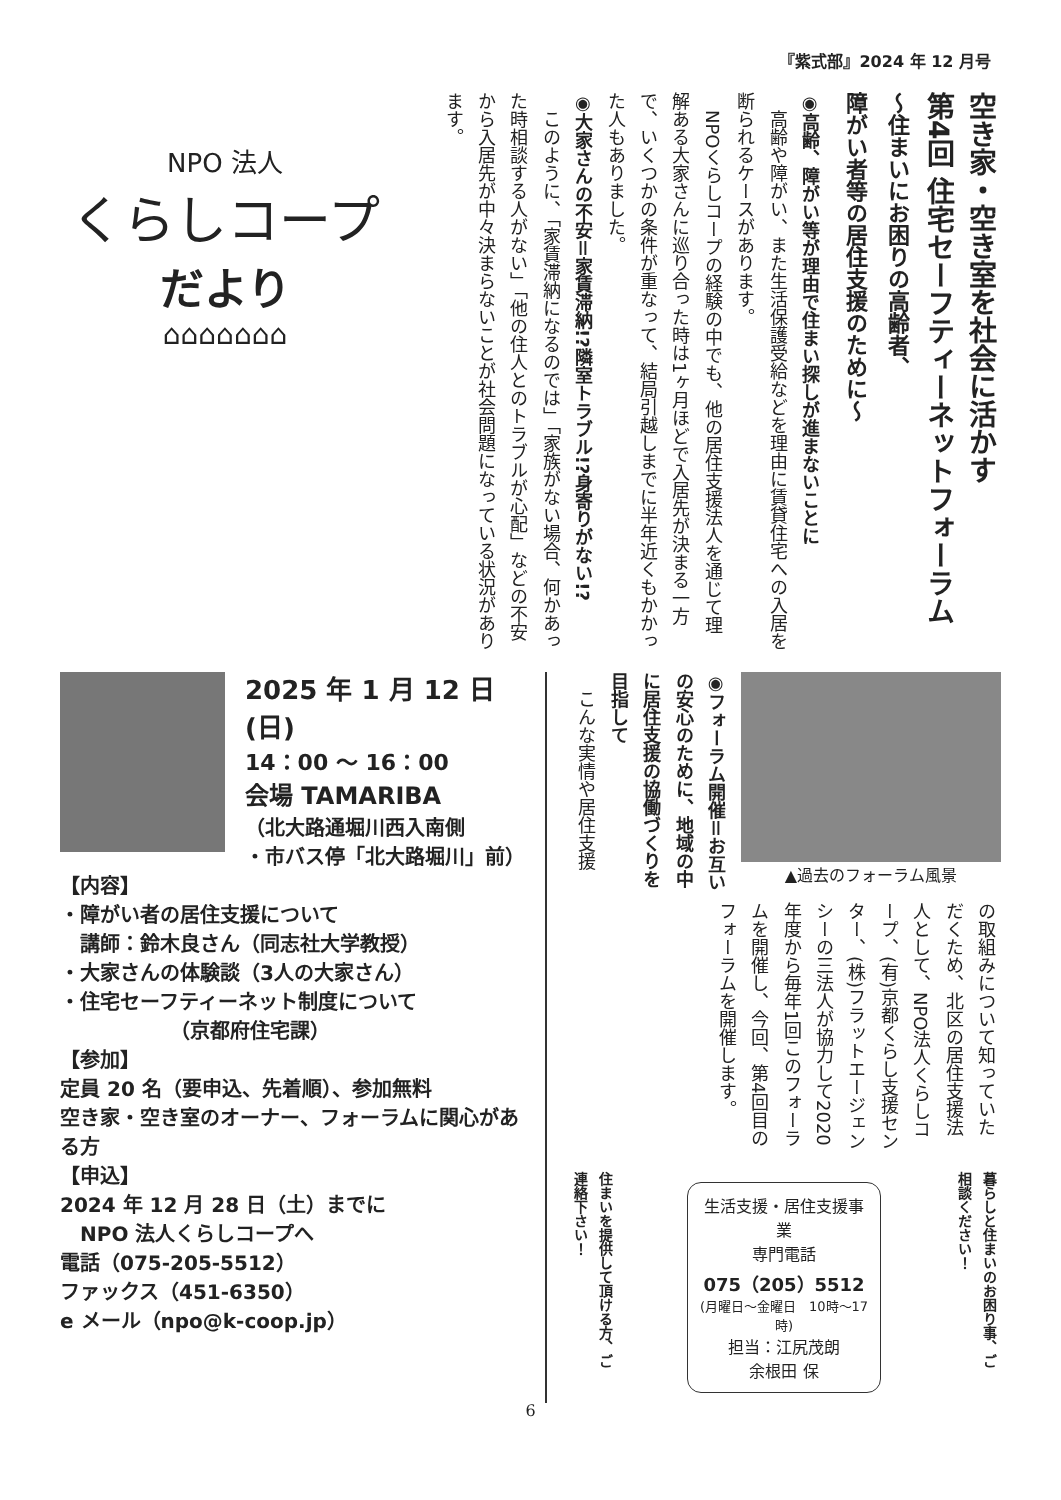『紫式部』2024 年 12 月号
空き家・空き室を社会に活かす
第4回 住宅セーフティーネットフォーラム
～住まいにお困りの高齢者、
障がい者等の居住支援のために～
◉高齢、障がい等が理由で住まい探しが進まないことに
　高齢や障がい、また生活保護受給などを理由に賃貸住宅への入居を断られるケースがあります。
　NPOくらしコープの経験の中でも、他の居住支援法人を通じて理解ある大家さんに巡り合った時は1ヶ月ほどで入居先が決まる一方で、いくつかの条件が重なって、結局引越しまでに半年近くもかかった人もありました。
◉大家さんの不安＝家賃滞納!?隣室トラブル!?身寄りがない!?
　このように、「家賃滞納になるのでは」「家族がない場合、何かあった時相談する人がない」「他の住人とのトラブルが心配」などの不安から入居先が中々決まらないことが社会問題になっている状況があります。
NPO 法人
くらしコープ
だより
⌂⌂⌂⌂⌂⌂⌂
2025 年 1 月 12 日(日)
14：00 ～ 16：00
会場 TAMARIBA
（北大路通堀川西入南側
・市バス停「北大路堀川」前）
【内容】
・障がい者の居住支援について
　講師：鈴木良さん（同志社大学教授）
・大家さんの体験談（3人の大家さん）
・住宅セーフティーネット制度について
　　　　　　（京都府住宅課）
【参加】
定員 20 名（要申込、先着順）、参加無料
空き家・空き室のオーナー、フォーラムに関心がある方
【申込】
2024 年 12 月 28 日（土）までに
　NPO 法人くらしコープへ
電話（075-205-5512）
ファックス（451-6350）
e メール（npo@k-coop.jp）
▲過去のフォーラム風景
◉フォーラム開催＝お互いの安心のために、地域の中に居住支援の協働づくりを目指して
　こんな実情や居住支援
の取組みについて知っていただくため、北区の居住支援法人として、NPO法人くらしコープ、(有)京都くらし支援センター、(株)フラットエージェンシーの三法人が協力して2020年度から毎年1回このフォーラムを開催し、今回、第4回目のフォーラムを開催します。
暮らしと住まいのお困り事、ご相談ください！
生活支援・居住支援事業
専門電話
075（205）5512
(月曜日～金曜日　10時～17時)
担当：江尻茂朗
余根田 保
住まいを提供して頂ける方、ご連絡下さい！
6